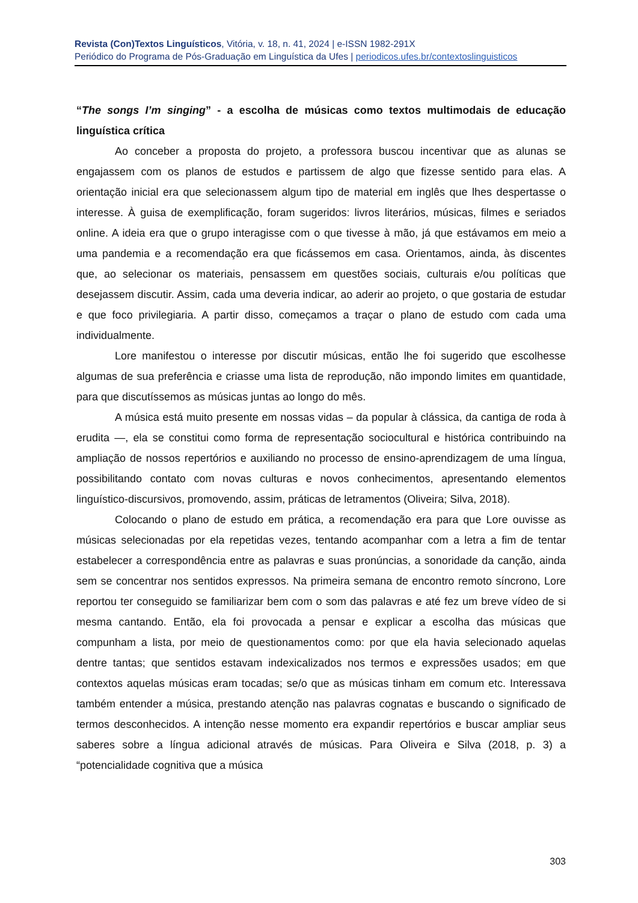Revista (Con)Textos Linguísticos, Vitória, v. 18, n. 41, 2024 | e-ISSN 1982-291X
Periódico do Programa de Pós-Graduação em Linguística da Ufes | periodicos.ufes.br/contextoslinguisticos
“The songs I’m singing” - a escolha de músicas como textos multimodais de educação linguística crítica
Ao conceber a proposta do projeto, a professora buscou incentivar que as alunas se engajassem com os planos de estudos e partissem de algo que fizesse sentido para elas. A orientação inicial era que selecionassem algum tipo de material em inglês que lhes despertasse o interesse. À guisa de exemplificação, foram sugeridos: livros literários, músicas, filmes e seriados online. A ideia era que o grupo interagisse com o que tivesse à mão, já que estávamos em meio a uma pandemia e a recomendação era que ficássemos em casa. Orientamos, ainda, às discentes que, ao selecionar os materiais, pensassem em questões sociais, culturais e/ou políticas que desejassem discutir. Assim, cada uma deveria indicar, ao aderir ao projeto, o que gostaria de estudar e que foco privilegiaria. A partir disso, começamos a traçar o plano de estudo com cada uma individualmente.
Lore manifestou o interesse por discutir músicas, então lhe foi sugerido que escolhesse algumas de sua preferência e criasse uma lista de reprodução, não impondo limites em quantidade, para que discutíssemos as músicas juntas ao longo do mês.
A música está muito presente em nossas vidas – da popular à clássica, da cantiga de roda à erudita —, ela se constitui como forma de representação sociocultural e histórica contribuindo na ampliação de nossos repertórios e auxiliando no processo de ensino-aprendizagem de uma língua, possibilitando contato com novas culturas e novos conhecimentos, apresentando elementos linguístico-discursivos, promovendo, assim, práticas de letramentos (Oliveira; Silva, 2018).
Colocando o plano de estudo em prática, a recomendação era para que Lore ouvisse as músicas selecionadas por ela repetidas vezes, tentando acompanhar com a letra a fim de tentar estabelecer a correspondência entre as palavras e suas pronúncias, a sonoridade da canção, ainda sem se concentrar nos sentidos expressos. Na primeira semana de encontro remoto síncrono, Lore reportou ter conseguido se familiarizar bem com o som das palavras e até fez um breve vídeo de si mesma cantando. Então, ela foi provocada a pensar e explicar a escolha das músicas que compunham a lista, por meio de questionamentos como: por que ela havia selecionado aquelas dentre tantas; que sentidos estavam indexicalizados nos termos e expressões usados; em que contextos aquelas músicas eram tocadas; se/o que as músicas tinham em comum etc. Interessava também entender a música, prestando atenção nas palavras cognatas e buscando o significado de termos desconhecidos. A intenção nesse momento era expandir repertórios e buscar ampliar seus saberes sobre a língua adicional através de músicas. Para Oliveira e Silva (2018, p. 3) a “potencialidade cognitiva que a música
303